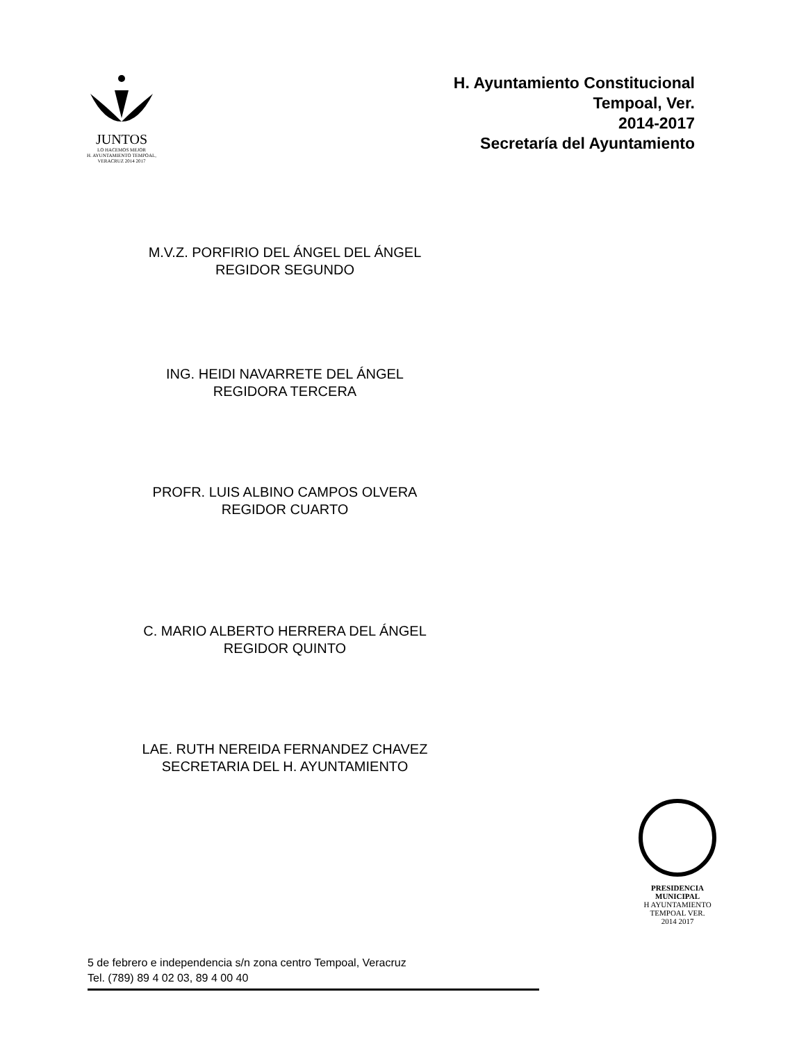JUNTOS
LO HACEMOS MEJOR
H. AYUNTAMIENTO TEMPOAL, VERACRUZ 2014 2017
H. Ayuntamiento Constitucional
Tempoal, Ver.
2014-2017
Secretaría del Ayuntamiento
M.V.Z. PORFIRIO DEL ÁNGEL DEL ÁNGEL
REGIDOR SEGUNDO
ING. HEIDI NAVARRETE DEL ÁNGEL
REGIDORA TERCERA
PROFR. LUIS ALBINO CAMPOS OLVERA
REGIDOR CUARTO
C. MARIO ALBERTO HERRERA DEL ÁNGEL
REGIDOR QUINTO
LAE. RUTH NEREIDA FERNANDEZ CHAVEZ
SECRETARIA DEL H. AYUNTAMIENTO
PRESIDENCIA MUNICIPAL
H AYUNTAMIENTO
TEMPOAL VER.
2014 2017
5 de febrero e independencia s/n zona centro Tempoal, Veracruz
Tel. (789) 89 4 02 03, 89 4 00 40